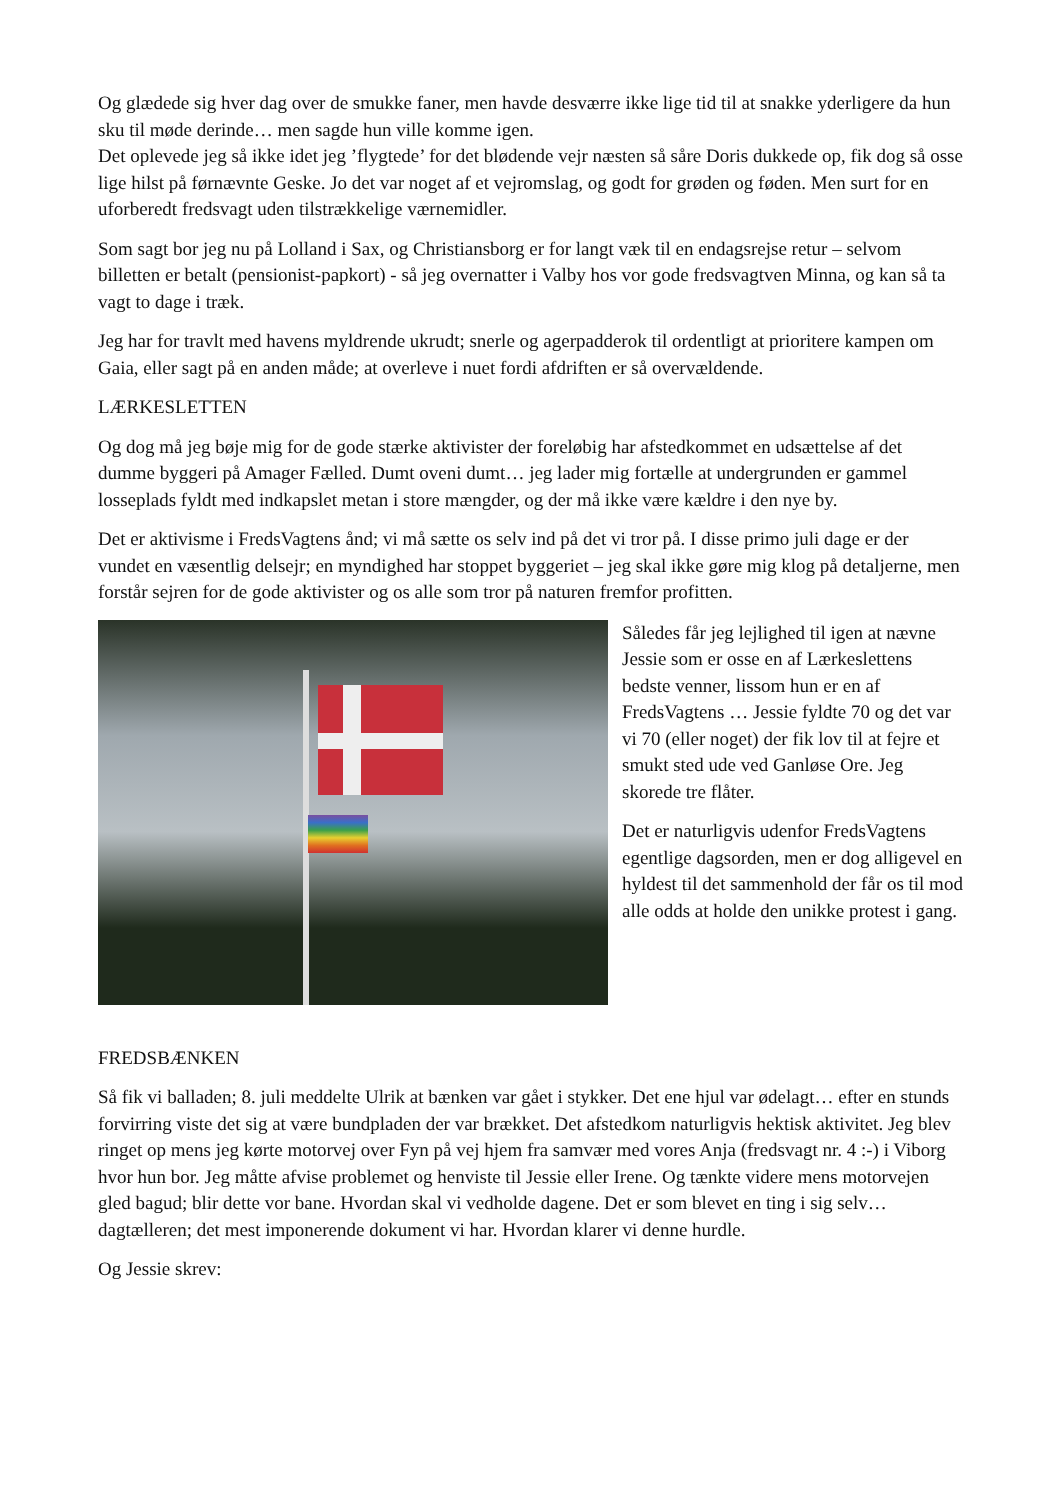Og glædede sig hver dag over de smukke faner, men havde desværre ikke lige tid til at snakke yderligere da hun sku til møde derinde… men sagde hun ville komme igen.
Det oplevede jeg så ikke idet jeg ’flygtede’ for det blødende vejr næsten så såre Doris dukkede op, fik dog så osse lige hilst på førnævnte Geske. Jo det var noget af et vejromslag, og godt for grøden og føden. Men surt for en uforberedt fredsvagt uden tilstrækkelige værnemidler.
Som sagt bor jeg nu på Lolland i Sax, og Christiansborg er for langt væk til en endagsrejse retur – selvom billetten er betalt (pensionist-papkort) - så jeg overnatter i Valby hos vor gode fredsvagtven Minna, og kan så ta vagt to dage i træk.
Jeg har for travlt med havens myldrende ukrudt; snerle og agerpadderok til ordentligt at prioritere kampen om Gaia, eller sagt på en anden måde; at overleve i nuet fordi afdriften er så overvældende.
LÆRKESLETTEN
Og dog må jeg bøje mig for de gode stærke aktivister der foreløbig har afstedkommet en udsættelse af det dumme byggeri på Amager Fælled. Dumt oveni dumt… jeg lader mig fortælle at undergrunden er gammel losseplads fyldt med indkapslet metan i store mængder, og der må ikke være kældre i den nye by.
Det er aktivisme i FredsVagtens ånd; vi må sætte os selv ind på det vi tror på. I disse primo juli dage er der vundet en væsentlig delsejr; en myndighed har stoppet byggeriet – jeg skal ikke gøre mig klog på detaljerne, men forstår sejren for de gode aktivister og os alle som tror på naturen fremfor profitten.
Således får jeg lejlighed til igen at nævne Jessie som er osse en af Lærkeslettens bedste venner, lissom hun er en af FredsVagtens … Jessie fyldte 70 og det var vi 70 (eller noget) der fik lov til at fejre et smukt sted ude ved Ganløse Ore. Jeg skorede tre flåter.
Det er naturligvis udenfor FredsVagtens egentlige dagsorden, men er dog alligevel en hyldest til det sammenhold der får os til mod alle odds at holde den unikke protest i gang.
FREDSBÆNKEN
Så fik vi balladen; 8. juli meddelte Ulrik at bænken var gået i stykker. Det ene hjul var ødelagt… efter en stunds forvirring viste det sig at være bundpladen der var brækket. Det afstedkom naturligvis hektisk aktivitet. Jeg blev ringet op mens jeg kørte motorvej over Fyn på vej hjem fra samvær med vores Anja (fredsvagt nr. 4 :-) i Viborg hvor hun bor. Jeg måtte afvise problemet og henviste til Jessie eller Irene. Og tænkte videre mens motorvejen gled bagud; blir dette vor bane. Hvordan skal vi vedholde dagene. Det er som blevet en ting i sig selv… dagtælleren; det mest imponerende dokument vi har. Hvordan klarer vi denne hurdle.
Og Jessie skrev: